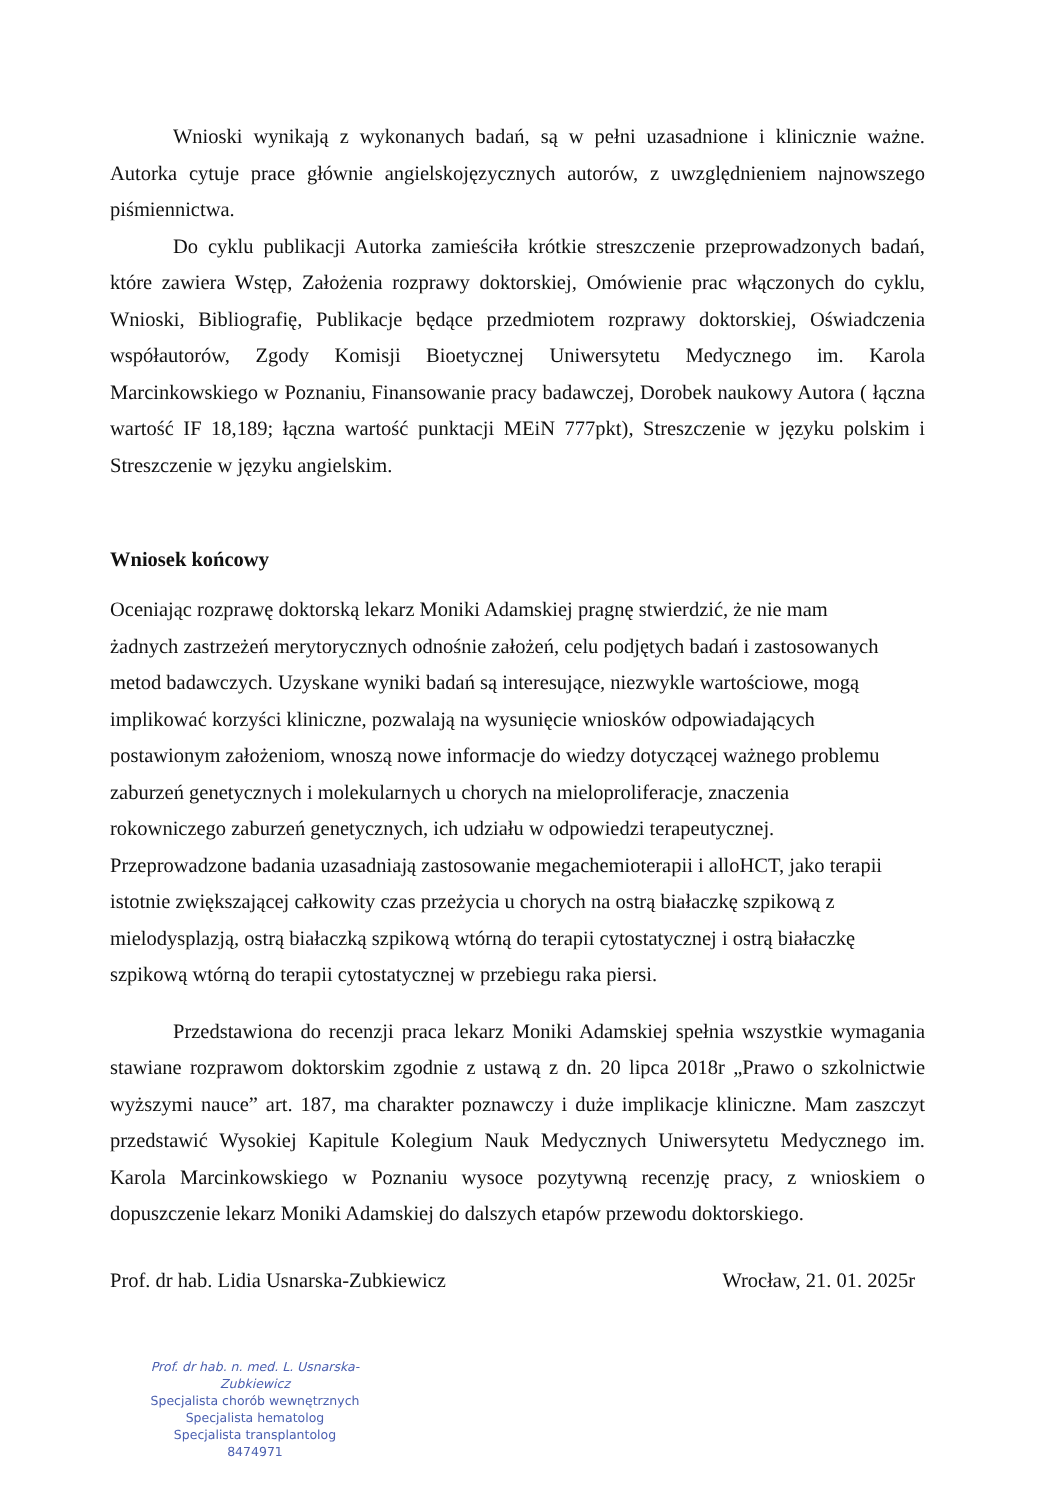Wnioski wynikają z wykonanych badań, są w pełni uzasadnione i klinicznie ważne. Autorka cytuje prace głównie angielskojęzycznych autorów, z uwzględnieniem najnowszego piśmiennictwa.
Do cyklu publikacji Autorka zamieściła krótkie streszczenie przeprowadzonych badań, które zawiera Wstęp, Założenia rozprawy doktorskiej, Omówienie prac włączonych do cyklu, Wnioski, Bibliografię, Publikacje będące przedmiotem rozprawy doktorskiej, Oświadczenia współautorów, Zgody Komisji Bioetycznej Uniwersytetu Medycznego im. Karola Marcinkowskiego w Poznaniu, Finansowanie pracy badawczej, Dorobek naukowy Autora ( łączna wartość IF 18,189; łączna wartość punktacji MEiN 777pkt), Streszczenie w języku polskim i Streszczenie w języku angielskim.
Wniosek końcowy
Oceniając rozprawę doktorską lekarz Moniki Adamskiej pragnę stwierdzić, że nie mam
żadnych zastrzeżeń merytorycznych odnośnie założeń, celu podjętych badań i zastosowanych
metod badawczych. Uzyskane wyniki badań są interesujące, niezwykle wartościowe, mogą
implikować korzyści kliniczne, pozwalają na wysunięcie wniosków odpowiadających
postawionym założeniom, wnoszą nowe informacje do wiedzy dotyczącej ważnego problemu
zaburzeń genetycznych i molekularnych u chorych na mieloproliferacje, znaczenia
rokowniczego zaburzeń genetycznych, ich udziału w odpowiedzi terapeutycznej.
Przeprowadzone badania uzasadniają zastosowanie megachemioterapii i alloHCT, jako terapii
istotnie zwiększającej całkowity czas przeżycia u chorych na ostrą białaczkę szpikową z
mielodysplazją, ostrą białaczką szpikową wtórną do terapii cytostatycznej i ostrą białaczkę
szpikową wtórną do terapii cytostatycznej w przebiegu raka piersi.
Przedstawiona do recenzji praca lekarz Moniki Adamskiej spełnia wszystkie wymagania stawiane rozprawom doktorskim zgodnie z ustawą z dn. 20 lipca 2018r „Prawo o szkolnictwie wyższymi nauce” art. 187, ma charakter poznawczy i duże implikacje kliniczne. Mam zaszczyt przedstawić Wysokiej Kapitule Kolegium Nauk Medycznych Uniwersytetu Medycznego im. Karola Marcinkowskiego w Poznaniu wysoce pozytywną recenzję pracy, z wnioskiem o dopuszczenie lekarz Moniki Adamskiej do dalszych etapów przewodu doktorskiego.
Prof. dr hab. Lidia Usnarska-Zubkiewicz
Wrocław, 21. 01. 2025r
Prof. dr hab. n. med. L. Usnarska-Zubkiewicz
Specjalista chorób wewnętrznych
Specjalista hematolog
Specjalista transplantolog
8474971